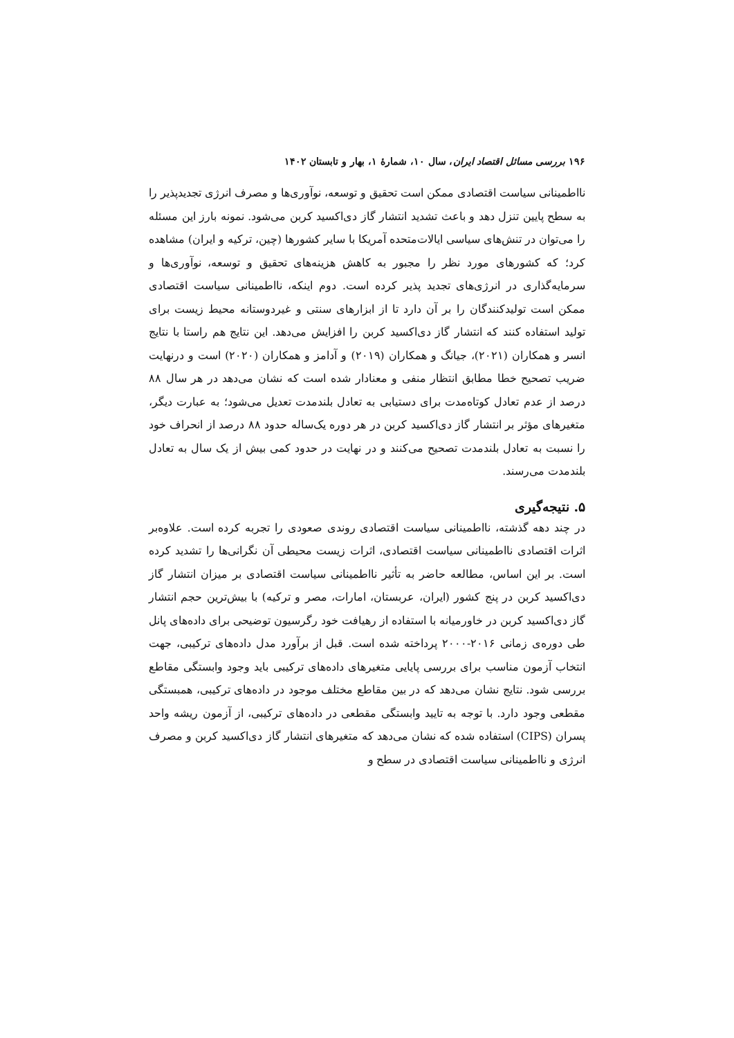۱۹۶ بررسی مسائل اقتصاد ایران، سال ۱۰، شمارهٔ ۱، بهار و تابستان ۱۴۰۲
نااطمینانی سیاست اقتصادی ممکن است تحقیق و توسعه، نوآوری‌ها و مصرف انرژی تجدیدپذیر را به سطح پایین تنزل دهد و باعث تشدید انتشار گاز دی‌اکسید کربن می‌شود. نمونه بارز این مسئله را می‌توان در تنش‌های سیاسی ایالات‌متحده آمریکا با سایر کشورها (چین، ترکیه و ایران) مشاهده کرد؛ که کشورهای مورد نظر را مجبور به کاهش هزینه‌های تحقیق و توسعه، نوآوری‌ها و سرمایه‌گذاری در انرژی‌های تجدید پذیر کرده است. دوم اینکه، نااطمینانی سیاست اقتصادی ممکن است تولیدکنندگان را بر آن دارد تا از ابزارهای سنتی و غیردوستانه محیط زیست برای تولید استفاده کنند که انتشار گاز دی‌اکسید کربن را افزایش می‌دهد. این نتایج هم راستا با نتایج انسر و همکاران (۲۰۲۱)، جیانگ و همکاران (۲۰۱۹) و آدامز و همکاران (۲۰۲۰) است و درنهایت ضریب تصحیح خطا مطابق انتظار منفی و معنادار شده است که نشان می‌دهد در هر سال ۸۸ درصد از عدم تعادل کوتاه‌مدت برای دستیابی به تعادل بلندمدت تعدیل می‌شود؛ به عبارت دیگر، متغیرهای مؤثر بر انتشار گاز دی‌اکسید کربن در هر دوره یک‌ساله حدود ۸۸ درصد از انحراف خود را نسبت به تعادل بلندمدت تصحیح می‌کنند و در نهایت در حدود کمی بیش از یک سال به تعادل بلندمدت می‌رسند.
۵. نتیجه‌گیری
در چند دهه گذشته، نااطمینانی سیاست اقتصادی روندی صعودی را تجربه کرده است. علاوه‌بر اثرات اقتصادی نااطمینانی سیاست اقتصادی، اثرات زیست محیطی آن نگرانی‌ها را تشدید کرده است. بر این اساس، مطالعه حاضر به تأثیر نااطمینانی سیاست اقتصادی بر میزان انتشار گاز دی‌اکسید کربن در پنج کشور (ایران، عربستان، امارات، مصر و ترکیه) با بیش‌ترین حجم انتشار گاز دی‌اکسید کربن در خاورمیانه با استفاده از رهیافت خود رگرسیون توضیحی برای داده‌های پانل طی دوره‌ی زمانی ۲۰۱۶-۲۰۰۰ پرداخته شده است. قبل از برآورد مدل داده‌های ترکیبی، جهت انتخاب آزمون مناسب برای بررسی پایایی متغیرهای داده‌های ترکیبی باید وجود وابستگی مقاطع بررسی شود. نتایج نشان می‌دهد که در بین مقاطع مختلف موجود در داده‌های ترکیبی، همبستگی مقطعی وجود دارد. با توجه به تایید وابستگی مقطعی در داده‌های ترکیبی، از آزمون ریشه واحد پسران (CIPS) استفاده شده که نشان می‌دهد که متغیرهای انتشار گاز دی‌اکسید کربن و مصرف انرژی و نااطمینانی سیاست اقتصادی در سطح و